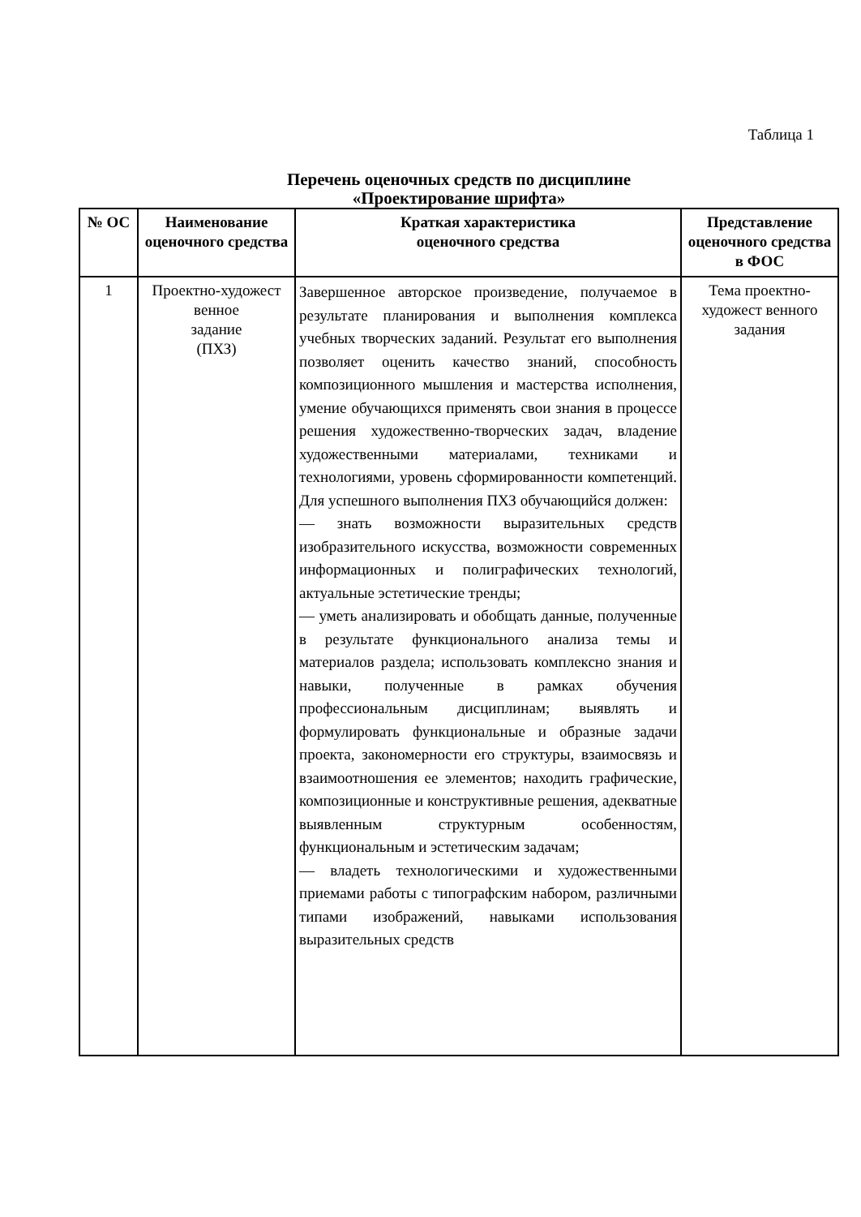Таблица 1
Перечень оценочных средств по дисциплине
«Проектирование шрифта»
| № ОС | Наименование оценочного средства | Краткая характеристика оценочного средства | Представление оценочного средства в ФОС |
| --- | --- | --- | --- |
| 1 | Проектно-художест венное задание (ПХЗ) | Завершенное авторское произведение, получаемое в результате планирования и выполнения комплекса учебных творческих заданий. Результат его выполнения позволяет оценить качество знаний, способность композиционного мышления и мастерства исполнения, умение обучающихся применять свои знания в процессе решения художественно-творческих задач, владение художественными материалами, техниками и технологиями, уровень сформированности компетенций. Для успешного выполнения ПХЗ обучающийся должен: — знать возможности выразительных средств изобразительного искусства, возможности современных информационных и полиграфических технологий, актуальные эстетические тренды; — уметь анализировать и обобщать данные, полученные в результате функционального анализа темы и материалов раздела; использовать комплексно знания и навыки, полученные в рамках обучения профессиональным дисциплинам; выявлять и формулировать функциональные и образные задачи проекта, закономерности его структуры, взаимосвязь и взаимоотношения ее элементов; находить графические, композиционные и конструктивные решения, адекватные выявленным структурным особенностям, функциональным и эстетическим задачам; — владеть технологическими и художественными приемами работы с типографским набором, различными типами изображений, навыками использования выразительных средств | Тема проектно-художест венного задания |